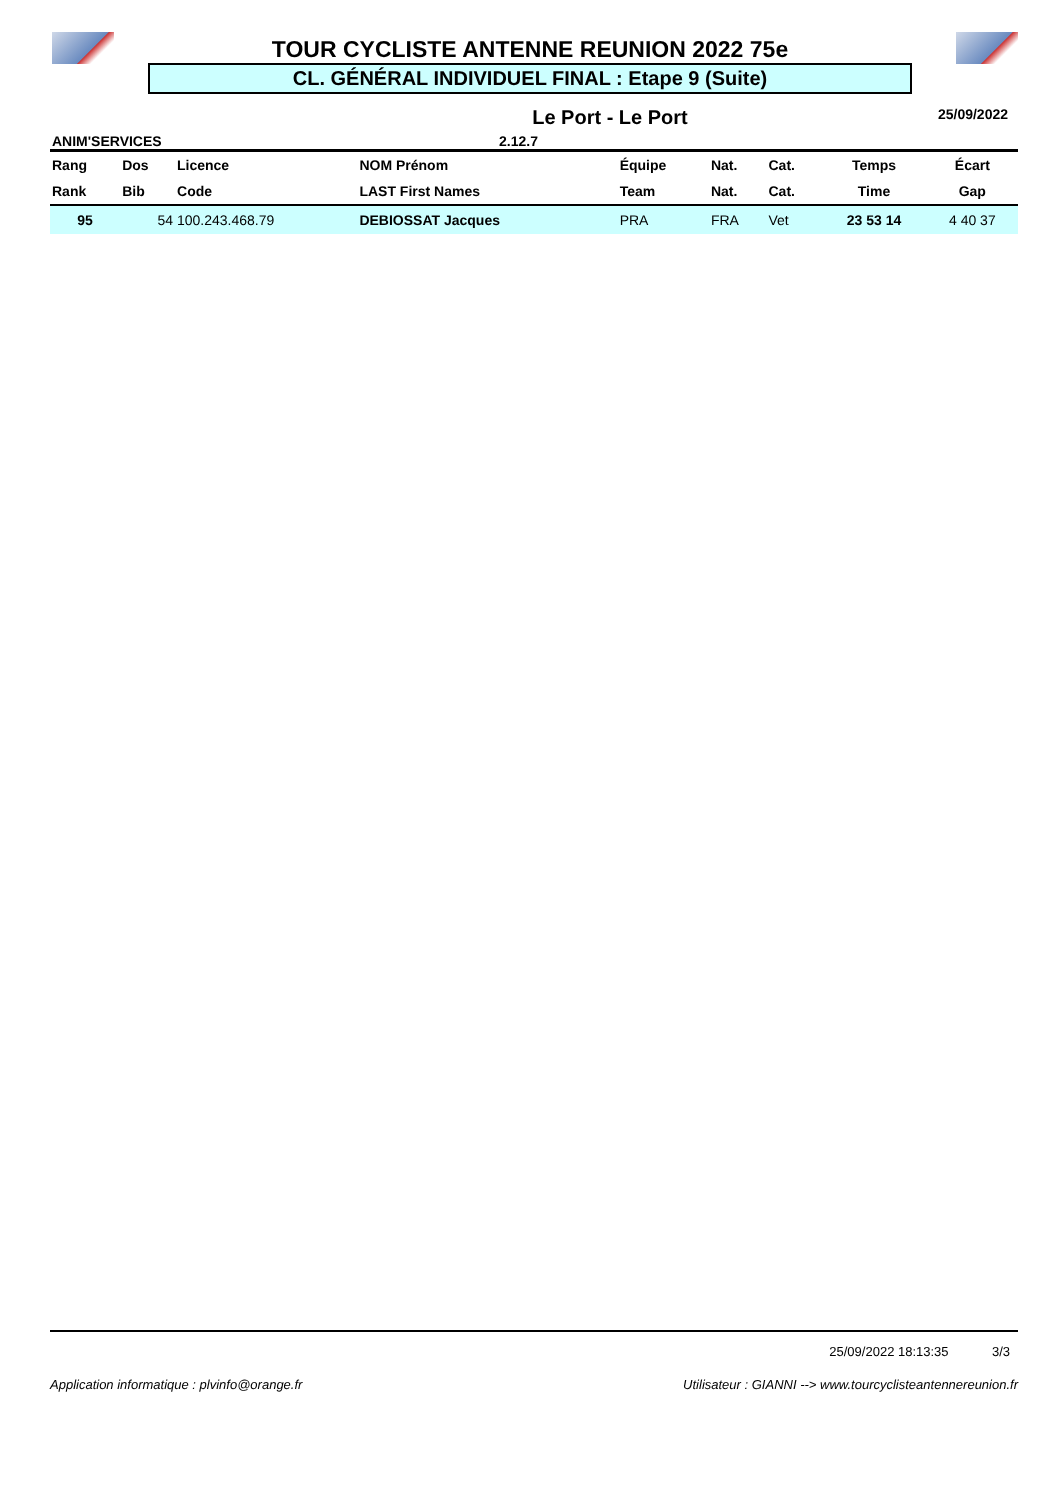TOUR CYCLISTE ANTENNE REUNION 2022 75e
CL. GÉNÉRAL INDIVIDUEL FINAL : Etape 9 (Suite)
Le Port - Le Port 25/09/2022
ANIM'SERVICES 2.12.7
| Rang | Dos | Licence | NOM Prénom | Équipe | Nat. | Cat. | Temps | Écart |
| --- | --- | --- | --- | --- | --- | --- | --- | --- |
| Rank | Bib | Code | LAST First Names | Team | Nat. | Cat. | Time | Gap |
| 95 | 54 | 100.243.468.79 | DEBIOSSAT Jacques | PRA | FRA | Vet | 23 53 14 | 4 40 37 |
25/09/2022 18:13:35 3/3
Application informatique : plvinfo@orange.fr Utilisateur : GIANNI --> www.tourcyclisteantennereunion.fr